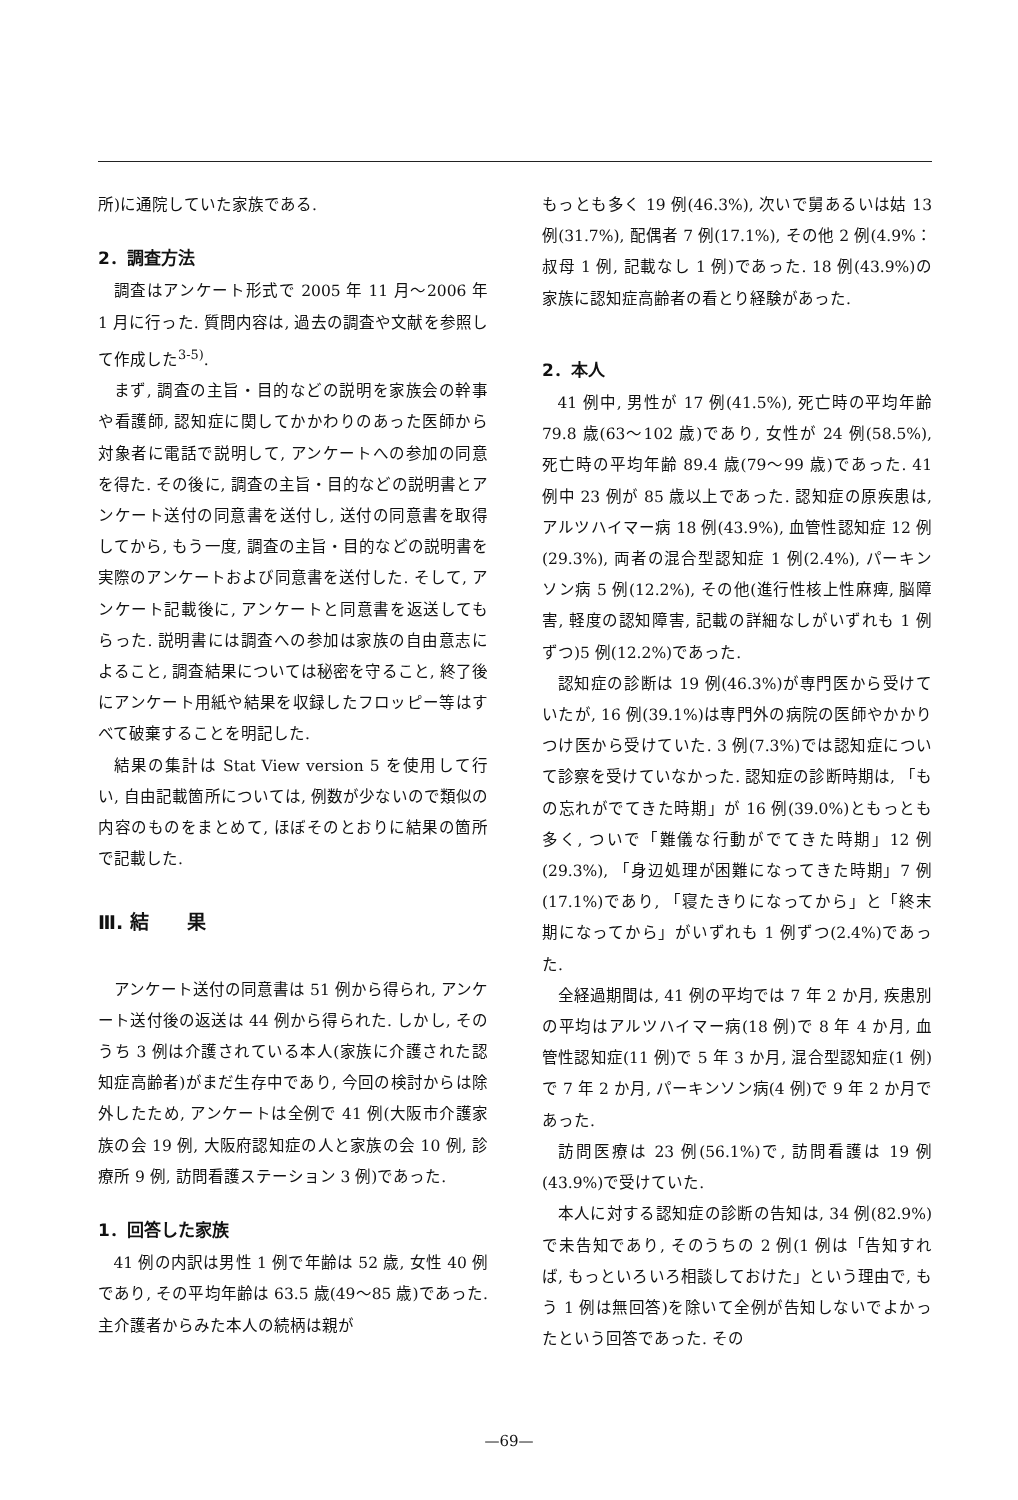所)に通院していた家族である.
2．調査方法
調査はアンケート形式で 2005 年 11 月～2006 年 1 月に行った. 質問内容は, 過去の調査や文献を参照して作成した<sup>3-5)</sup>.
まず, 調査の主旨・目的などの説明を家族会の幹事や看護師, 認知症に関してかかわりのあった医師から対象者に電話で説明して, アンケートへの参加の同意を得た. その後に, 調査の主旨・目的などの説明書とアンケート送付の同意書を送付し, 送付の同意書を取得してから, もう一度, 調査の主旨・目的などの説明書を実際のアンケートおよび同意書を送付した. そして, アンケート記載後に, アンケートと同意書を返送してもらった. 説明書には調査への参加は家族の自由意志によること, 調査結果については秘密を守ること, 終了後にアンケート用紙や結果を収録したフロッピー等はすべて破棄することを明記した.
結果の集計は Stat View version 5 を使用して行い, 自由記載箇所については, 例数が少ないので類似の内容のものをまとめて, ほぼそのとおりに結果の箇所で記載した.
Ⅲ. 結　　果
アンケート送付の同意書は 51 例から得られ, アンケート送付後の返送は 44 例から得られた. しかし, そのうち 3 例は介護されている本人(家族に介護された認知症高齢者)がまだ生存中であり, 今回の検討からは除外したため, アンケートは全例で 41 例(大阪市介護家族の会 19 例, 大阪府認知症の人と家族の会 10 例, 診療所 9 例, 訪問看護ステーション 3 例)であった.
1．回答した家族
41 例の内訳は男性 1 例で年齢は 52 歳, 女性 40 例であり, その平均年齢は 63.5 歳(49～85 歳)であった. 主介護者からみた本人の続柄は親が
もっとも多く 19 例(46.3%), 次いで舅あるいは姑 13 例(31.7%), 配偶者 7 例(17.1%), その他 2 例(4.9%：叔母 1 例, 記載なし 1 例)であった. 18 例(43.9%)の家族に認知症高齢者の看とり経験があった.
2．本人
41 例中, 男性が 17 例(41.5%), 死亡時の平均年齢 79.8 歳(63～102 歳)であり, 女性が 24 例(58.5%), 死亡時の平均年齢 89.4 歳(79～99 歳)であった. 41 例中 23 例が 85 歳以上であった. 認知症の原疾患は, アルツハイマー病 18 例(43.9%), 血管性認知症 12 例(29.3%), 両者の混合型認知症 1 例(2.4%), パーキンソン病 5 例(12.2%), その他(進行性核上性麻痺, 脳障害, 軽度の認知障害, 記載の詳細なしがいずれも 1 例ずつ)5 例(12.2%)であった.
認知症の診断は 19 例(46.3%)が専門医から受けていたが, 16 例(39.1%)は専門外の病院の医師やかかりつけ医から受けていた. 3 例(7.3%)では認知症について診察を受けていなかった. 認知症の診断時期は, 「もの忘れがでてきた時期」が 16 例(39.0%)ともっとも多く, ついで「難儀な行動がでてきた時期」12 例(29.3%), 「身辺処理が困難になってきた時期」7 例(17.1%)であり, 「寝たきりになってから」と「終末期になってから」がいずれも 1 例ずつ(2.4%)であった.
全経過期間は, 41 例の平均では 7 年 2 か月, 疾患別の平均はアルツハイマー病(18 例)で 8 年 4 か月, 血管性認知症(11 例)で 5 年 3 か月, 混合型認知症(1 例)で 7 年 2 か月, パーキンソン病(4 例)で 9 年 2 か月であった.
訪問医療は 23 例(56.1%)で, 訪問看護は 19 例(43.9%)で受けていた.
本人に対する認知症の診断の告知は, 34 例(82.9%)で未告知であり, そのうちの 2 例(1 例は「告知すれば, もっといろいろ相談しておけた」という理由で, もう 1 例は無回答)を除いて全例が告知しないでよかったという回答であった. その
—69—